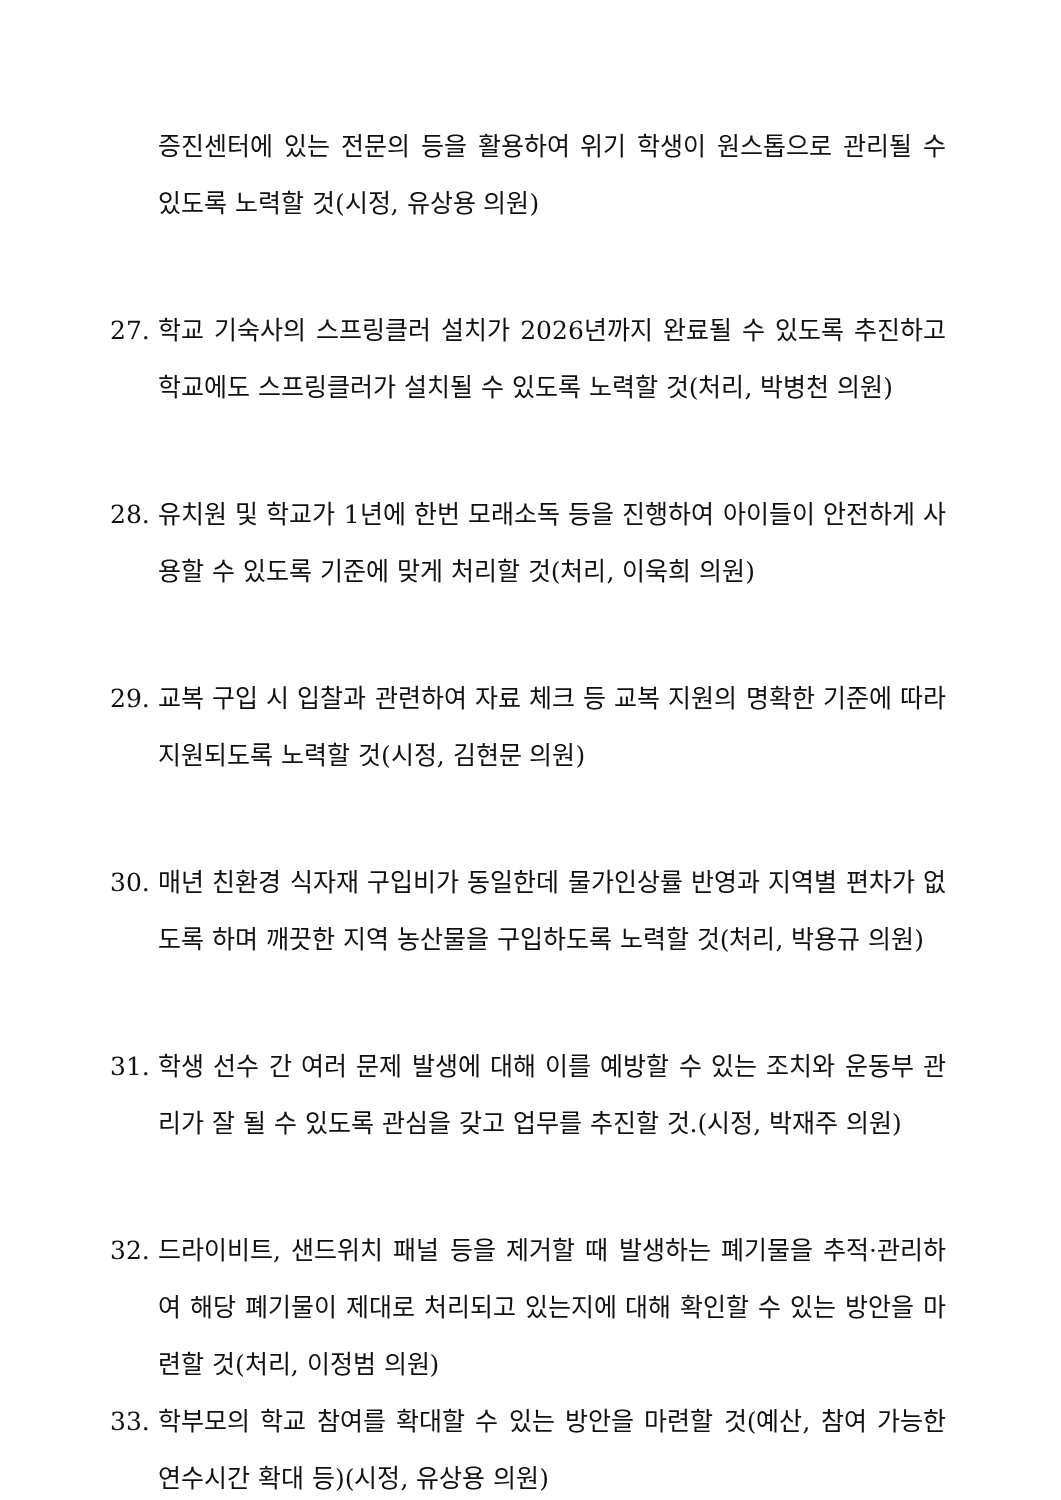증진센터에 있는 전문의 등을 활용하여 위기 학생이 원스톱으로 관리될 수 있도록 노력할 것(시정, 유상용 의원)
27. 학교 기숙사의 스프링클러 설치가 2026년까지 완료될 수 있도록 추진하고 학교에도 스프링클러가 설치될 수 있도록 노력할 것(처리, 박병천 의원)
28. 유치원 및 학교가 1년에 한번 모래소독 등을 진행하여 아이들이 안전하게 사용할 수 있도록 기준에 맞게 처리할 것(처리, 이욱희 의원)
29. 교복 구입 시 입찰과 관련하여 자료 체크 등 교복 지원의 명확한 기준에 따라 지원되도록 노력할 것(시정, 김현문 의원)
30. 매년 친환경 식자재 구입비가 동일한데 물가인상률 반영과 지역별 편차가 없도록 하며 깨끗한 지역 농산물을 구입하도록 노력할 것(처리, 박용규 의원)
31. 학생 선수 간 여러 문제 발생에 대해 이를 예방할 수 있는 조치와 운동부 관리가 잘 될 수 있도록 관심을 갖고 업무를 추진할 것.(시정, 박재주 의원)
32. 드라이비트, 샌드위치 패널 등을 제거할 때 발생하는 폐기물을 추적·관리하여 해당 폐기물이 제대로 처리되고 있는지에 대해 확인할 수 있는 방안을 마련할 것(처리, 이정범 의원)
33. 학부모의 학교 참여를 확대할 수 있는 방안을 마련할 것(예산, 참여 가능한 연수시간 확대 등)(시정, 유상용 의원)